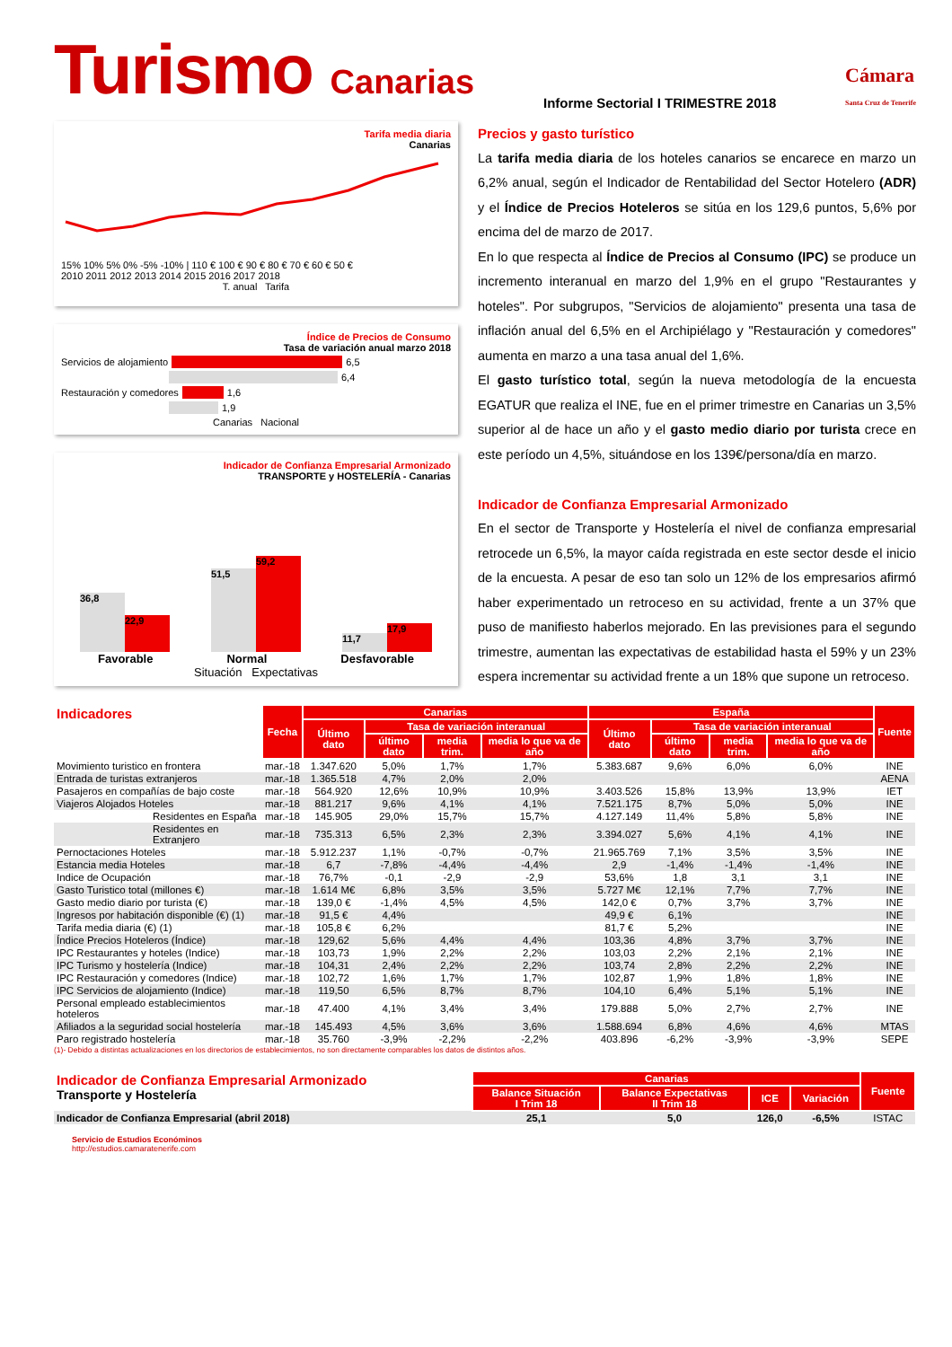Turismo Canarias
Informe Sectorial I TRIMESTRE 2018
Cámara
Santa Cruz de Tenerife
Tarifa media diaria
Canarias
15% 10% 5% 0% -5% -10% | 110 € 100 € 90 € 80 € 70 € 60 € 50 €
2010 2011 2012 2013 2014 2015 2016 2017 2018
T. anual Tarifa
Índice de Precios de Consumo
Tasa de variación anual marzo 2018
Servicios de alojamiento
6,5
6,4
Restauración y comedores
1,6
1,9
Canarias Nacional
Indicador de Confianza Empresarial Armonizado
TRANSPORTE y HOSTELERÍA - Canarias
36,8
22,9
51,5
59,2
11,7
17,9
Favorable Normal Desfavorable
Situación Expectativas
Precios y gasto turístico
La tarifa media diaria de los hoteles canarios se encarece en marzo un 6,2% anual, según el Indicador de Rentabilidad del Sector Hotelero (ADR) y el Índice de Precios Hoteleros se sitúa en los 129,6 puntos, 5,6% por encima del de marzo de 2017.
En lo que respecta al Índice de Precios al Consumo (IPC) se produce un incremento interanual en marzo del 1,9% en el grupo "Restaurantes y hoteles". Por subgrupos, "Servicios de alojamiento" presenta una tasa de inflación anual del 6,5% en el Archipiélago y "Restauración y comedores" aumenta en marzo a una tasa anual del 1,6%.
El gasto turístico total, según la nueva metodología de la encuesta EGATUR que realiza el INE, fue en el primer trimestre en Canarias un 3,5% superior al de hace un año y el gasto medio diario por turista crece en este período un 4,5%, situándose en los 139€/persona/día en marzo.
Indicador de Confianza Empresarial Armonizado
En el sector de Transporte y Hostelería el nivel de confianza empresarial retrocede un 6,5%, la mayor caída registrada en este sector desde el inicio de la encuesta. A pesar de eso tan solo un 12% de los empresarios afirmó haber experimentado un retroceso en su actividad, frente a un 37% que puso de manifiesto haberlos mejorado. En las previsiones para el segundo trimestre, aumentan las expectativas de estabilidad hasta el 59% y un 23% espera incrementar su actividad frente a un 18% que supone un retroceso.
| Indicadores | Fecha | Canarias | | | | España | | | | Fuente |
| | | Último dato | Tasa de variación interanual | | | Último dato | Tasa de variación interanual | | | |
| | | | último dato | media trim. | media lo que va de año | | último dato | media trim. | media lo que va de año | |
| Movimiento turistico en frontera | mar.-18 | 1.347.620 | 5,0% | 1,7% | 1,7% | 5.383.687 | 9,6% | 6,0% | 6,0% | INE |
| Entrada de turistas extranjeros | mar.-18 | 1.365.518 | 4,7% | 2,0% | 2,0% | | | | | AENA |
| Pasajeros en compañías de bajo coste | mar.-18 | 564.920 | 12,6% | 10,9% | 10,9% | 3.403.526 | 15,8% | 13,9% | 13,9% | IET |
| Viajeros Alojados Hoteles | mar.-18 | 881.217 | 9,6% | 4,1% | 4,1% | 7.521.175 | 8,7% | 5,0% | 5,0% | INE |
| Residentes en España | mar.-18 | 145.905 | 29,0% | 15,7% | 15,7% | 4.127.149 | 11,4% | 5,8% | 5,8% | INE |
| Residentes en Extranjero | mar.-18 | 735.313 | 6,5% | 2,3% | 2,3% | 3.394.027 | 5,6% | 4,1% | 4,1% | INE |
| Pernoctaciones Hoteles | mar.-18 | 5.912.237 | 1,1% | -0,7% | -0,7% | 21.965.769 | 7,1% | 3,5% | 3,5% | INE |
| Estancia media Hoteles | mar.-18 | 6,7 | -7,8% | -4,4% | -4,4% | 2,9 | -1,4% | -1,4% | -1,4% | INE |
| Indice de Ocupación | mar.-18 | 76,7% | -0,1 | -2,9 | -2,9 | 53,6% | 1,8 | 3,1 | 3,1 | INE |
| Gasto Turistico total (millones €) | mar.-18 | 1.614 M€ | 6,8% | 3,5% | 3,5% | 5.727 M€ | 12,1% | 7,7% | 7,7% | INE |
| Gasto medio diario por turista (€) | mar.-18 | 139,0 € | -1,4% | 4,5% | 4,5% | 142,0 € | 0,7% | 3,7% | 3,7% | INE |
| Ingresos por habitación disponible (€) (1) | mar.-18 | 91,5 € | 4,4% | | | 49,9 € | 6,1% | | | INE |
| Tarifa media diaria (€) (1) | mar.-18 | 105,8 € | 6,2% | | | 81,7 € | 5,2% | | | INE |
| Índice Precios Hoteleros (Índice) | mar.-18 | 129,62 | 5,6% | 4,4% | 4,4% | 103,36 | 4,8% | 3,7% | 3,7% | INE |
| IPC Restaurantes y hoteles (Indice) | mar.-18 | 103,73 | 1,9% | 2,2% | 2,2% | 103,03 | 2,2% | 2,1% | 2,1% | INE |
| IPC Turismo y hostelería (Indice) | mar.-18 | 104,31 | 2,4% | 2,2% | 2,2% | 103,74 | 2,8% | 2,2% | 2,2% | INE |
| IPC Restauración y comedores (Indice) | mar.-18 | 102,72 | 1,6% | 1,7% | 1,7% | 102,87 | 1,9% | 1,8% | 1,8% | INE |
| IPC Servicios de alojamiento (Indice) | mar.-18 | 119,50 | 6,5% | 8,7% | 8,7% | 104,10 | 6,4% | 5,1% | 5,1% | INE |
| Personal empleado establecimientos hoteleros | mar.-18 | 47.400 | 4,1% | 3,4% | 3,4% | 179.888 | 5,0% | 2,7% | 2,7% | INE |
| Afiliados a la seguridad social hostelería | mar.-18 | 145.493 | 4,5% | 3,6% | 3,6% | 1.588.694 | 6,8% | 4,6% | 4,6% | MTAS |
| Paro registrado hostelería | mar.-18 | 35.760 | -3,9% | -2,2% | -2,2% | 403.896 | -6,2% | -3,9% | -3,9% | SEPE |
(1)- Debido a distintas actualizaciones en los directorios de establecimientos, no son directamente comparables los datos de distintos años.
| Indicador de Confianza Empresarial Armonizado Transporte y Hostelería | Canarias | | | | Fuente |
| | Balance Situación I Trim 18 | Balance Expectativas II Trim 18 | ICE | Variación | |
| Indicador de Confianza Empresarial (abril 2018) | 25,1 | 5,0 | 126,0 | -6,5% | ISTAC |
Servicio de Estudios Económinos
http://estudios.camaratenerife.com